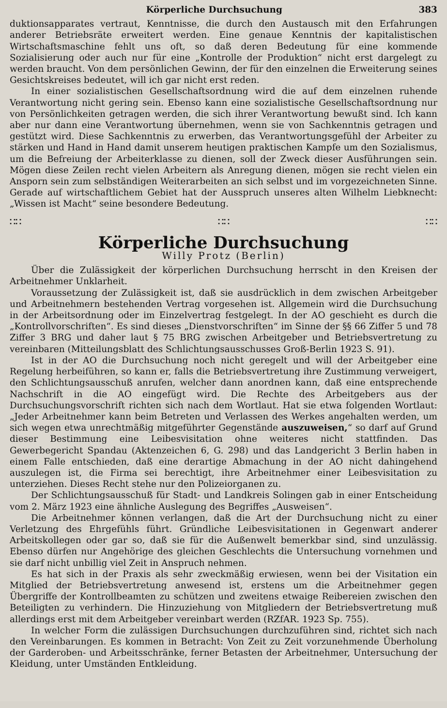Körperliche Durchsuchung 383
duktionsapparates vertraut, Kenntnisse, die durch den Austausch mit den Erfahrungen anderer Betriebsräte erweitert werden. Eine genaue Kenntnis der kapitalistischen Wirtschaftsmaschine fehlt uns oft, so daß deren Bedeutung für eine kommende Sozialisierung oder auch nur für eine „Kontrolle der Produktion“ nicht erst dargelegt zu werden braucht. Von dem persönlichen Gewinn, der für den einzelnen die Erweiterung seines Gesichtskreises bedeutet, will ich gar nicht erst reden.
In einer sozialistischen Gesellschaftsordnung wird die auf dem einzelnen ruhende Verantwortung nicht gering sein. Ebenso kann eine sozialistische Gesellschaftsordnung nur von Persönlichkeiten getragen werden, die sich ihrer Verantwortung bewußt sind. Ich kann aber nur dann eine Verantwortung übernehmen, wenn sie von Sachkenntnis getragen und gestützt wird. Diese Sachkenntnis zu erwerben, das Verantwortungsgefühl der Arbeiter zu stärken und Hand in Hand damit unserem heutigen praktischen Kampfe um den Sozialismus, um die Befreiung der Arbeiterklasse zu dienen, soll der Zweck dieser Ausführungen sein. Mögen diese Zeilen recht vielen Arbeitern als Anregung dienen, mögen sie recht vielen ein Ansporn sein zum selbständigen Weiterarbeiten an sich selbst und im vorgezeichneten Sinne. Gerade auf wirtschaftlichem Gebiet hat der Ausspruch unseres alten Wilhelm Liebknecht: „Wissen ist Macht“ seine besondere Bedeutung.
∷∷ ∷∷ ∷∷
Körperliche Durchsuchung
Willy Protz (Berlin)
Über die Zulässigkeit der körperlichen Durchsuchung herrscht in den Kreisen der Arbeitnehmer Unklarheit.
Voraussetzung der Zulässigkeit ist, daß sie ausdrücklich in dem zwischen Arbeitgeber und Arbeitnehmern bestehenden Vertrag vorgesehen ist. Allgemein wird die Durchsuchung in der Arbeitsordnung oder im Einzelvertrag festgelegt. In der AO geschieht es durch die „Kontrollvorschriften“. Es sind dieses „Dienstvorschriften“ im Sinne der §§ 66 Ziffer 5 und 78 Ziffer 3 BRG und daher laut § 75 BRG zwischen Arbeitgeber und Betriebsvertretung zu vereinbaren (Mitteilungsblatt des Schlichtungsausschusses Groß-Berlin 1923 S. 91).
Ist in der AO die Durchsuchung noch nicht geregelt und will der Arbeitgeber eine Regelung herbeiführen, so kann er, falls die Betriebsvertretung ihre Zustimmung verweigert, den Schlichtungsausschuß anrufen, welcher dann anordnen kann, daß eine entsprechende Nachschrift in die AO eingefügt wird. Die Rechte des Arbeitgebers aus der Durchsuchungsvorschrift richten sich nach dem Wortlaut. Hat sie etwa folgenden Wortlaut: „Jeder Arbeitnehmer kann beim Betreten und Verlassen des Werkes angehalten werden, um sich wegen etwa unrechtmäßig mitgeführter Gegenstände auszuweisen,“ so darf auf Grund dieser Bestimmung eine Leibesvisitation ohne weiteres nicht stattfinden. Das Gewerbegericht Spandau (Aktenzeichen 6, G. 298) und das Landgericht 3 Berlin haben in einem Falle entschieden, daß eine derartige Abmachung in der AO nicht dahingehend auszulegen ist, die Firma sei berechtigt, ihre Arbeitnehmer einer Leibesvisitation zu unterziehen. Dieses Recht stehe nur den Polizeiorganen zu.
Der Schlichtungsausschuß für Stadt- und Landkreis Solingen gab in einer Entscheidung vom 2. März 1923 eine ähnliche Auslegung des Begriffes „Ausweisen“.
Die Arbeitnehmer können verlangen, daß die Art der Durchsuchung nicht zu einer Verletzung des Ehrgefühls führt. Gründliche Leibesvisitationen in Gegenwart anderer Arbeitskollegen oder gar so, daß sie für die Außenwelt bemerkbar sind, sind unzulässig. Ebenso dürfen nur Angehörige des gleichen Geschlechts die Untersuchung vornehmen und sie darf nicht unbillig viel Zeit in Anspruch nehmen.
Es hat sich in der Praxis als sehr zweckmäßig erwiesen, wenn bei der Visitation ein Mitglied der Betriebsvertretung anwesend ist, erstens um die Arbeitnehmer gegen Übergriffe der Kontrollbeamten zu schützen und zweitens etwaige Reibereien zwischen den Beteiligten zu verhindern. Die Hinzuziehung von Mitgliedern der Betriebsvertretung muß allerdings erst mit dem Arbeitgeber vereinbart werden (RZfAR. 1923 Sp. 755).
In welcher Form die zulässigen Durchsuchungen durchzuführen sind, richtet sich nach den Vereinbarungen. Es kommen in Betracht: Von Zeit zu Zeit vorzunehmende Überholung der Garderoben- und Arbeitsschränke, ferner Betasten der Arbeitnehmer, Untersuchung der Kleidung, unter Umständen Entkleidung.